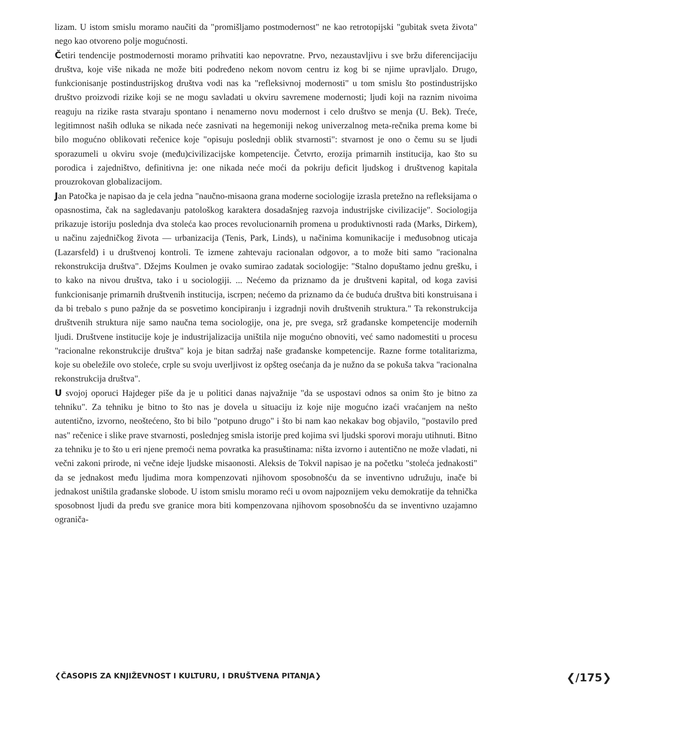lizam. U istom smislu moramo naučiti da "promišljamo postmodernost" ne kao retrotopijski "gubitak sveta života" nego kao otvoreno polje mogućnosti.
Četiri tendencije postmodernosti moramo prihvatiti kao nepovratne. Prvo, nezaustavljivu i sve bržu diferencijaciju društva, koje više nikada ne može biti podređeno nekom novom centru iz kog bi se njime upravljalo. Drugo, funkcionisanje postindustrijskog društva vodi nas ka "refleksivnoj modernosti" u tom smislu što postindustrijsko društvo proizvodi rizike koji se ne mogu savladati u okviru savremene modernosti; ljudi koji na raznim nivoima reaguju na rizike rasta stvaraju spontano i nenamerno novu modernost i celo društvo se menja (U. Bek). Treće, legitimnost naših odluka se nikada neće zasnivati na hegemoniji nekog univerzalnog meta-rečnika prema kome bi bilo mogućno oblikovati rečenice koje "opisuju poslednji oblik stvarnosti": stvarnost je ono o čemu su se ljudi sporazumeli u okviru svoje (među)civilizacijske kompetencije. Četvrto, erozija primarnih institucija, kao što su porodica i zajedništvo, definitivna je: one nikada neće moći da pokriju deficit ljudskog i društvenog kapitala prouzrokovan globalizacijom.
Jan Patočka je napisao da je cela jedna "naučno-misaona grana moderne sociologije izrasla pretežno na refleksijama o opasnostima, čak na sagledavanju patološkog karaktera dosadašnjeg razvoja industrijske civilizacije". Sociologija prikazuje istoriju poslednja dva stoleća kao proces revolucionarnih promena u produktivnosti rada (Marks, Dirkem), u načinu zajedničkog života — urbanizacija (Tenis, Park, Linds), u načinima komunikacije i međusobnog uticaja (Lazarsfeld) i u društvenoj kontroli. Te izmene zahtevaju racionalan odgovor, a to može biti samo "racionalna rekonstrukcija društva". Džejms Koulmen je ovako sumirao zadatak sociologije: "Stalno dopuštamo jednu grešku, i to kako na nivou društva, tako i u sociologiji. ... Nećemo da priznamo da je društveni kapital, od koga zavisi funkcionisanje primarnih društvenih institucija, iscrpen; nećemo da priznamo da će buduća društva biti konstruisana i da bi trebalo s puno pažnje da se posvetimo koncipiranju i izgradnji novih društvenih struktura." Ta rekonstrukcija društvenih struktura nije samo naučna tema sociologije, ona je, pre svega, srž građanske kompetencije modernih ljudi. Društvene institucije koje je industrijalizacija uništila nije mogućno obnoviti, već samo nadomestiti u procesu "racionalne rekonstrukcije društva" koja je bitan sadržaj naše građanske kompetencije. Razne forme totalitarizma, koje su obeležile ovo stoleće, crple su svoju uverljivost iz opšteg osećanja da je nužno da se pokuša takva "racionalna rekonstrukcija društva".
U svojoj oporuci Hajdeger piše da je u politici danas najvažnije "da se uspostavi odnos sa onim što je bitno za tehniku". Za tehniku je bitno to što nas je dovela u situaciju iz koje nije mogućno izaći vraćanjem na nešto autentično, izvorno, neoštećeno, što bi bilo "potpuno drugo" i što bi nam kao nekakav bog objavilo, "postavilo pred nas" rečenice i slike prave stvarnosti, poslednjeg smisla istorije pred kojima svi ljudski sporovi moraju utihnuti. Bitno za tehniku je to što u eri njene premoći nema povratka ka prasuštinama: ništa izvorno i autentično ne može vladati, ni večni zakoni prirode, ni večne ideje ljudske misaonosti. Aleksis de Tokvil napisao je na početku "stoleća jednakosti" da se jednakost među ljudima mora kompenzovati njihovom sposobnošću da se inventivno udružuju, inače bi jednakost uništila građanske slobode. U istom smislu moramo reći u ovom najpoznijem veku demokratije da tehnička sposobnost ljudi da pređu sve granice mora biti kompenzovana njihovom sposobnošću da se inventivno uzajamno ograniča-
❮ČASOPIS ZA KNJIŽEVNOST I KULTURU, I DRUŠTVENA PITANJA❯ ❮/175❯